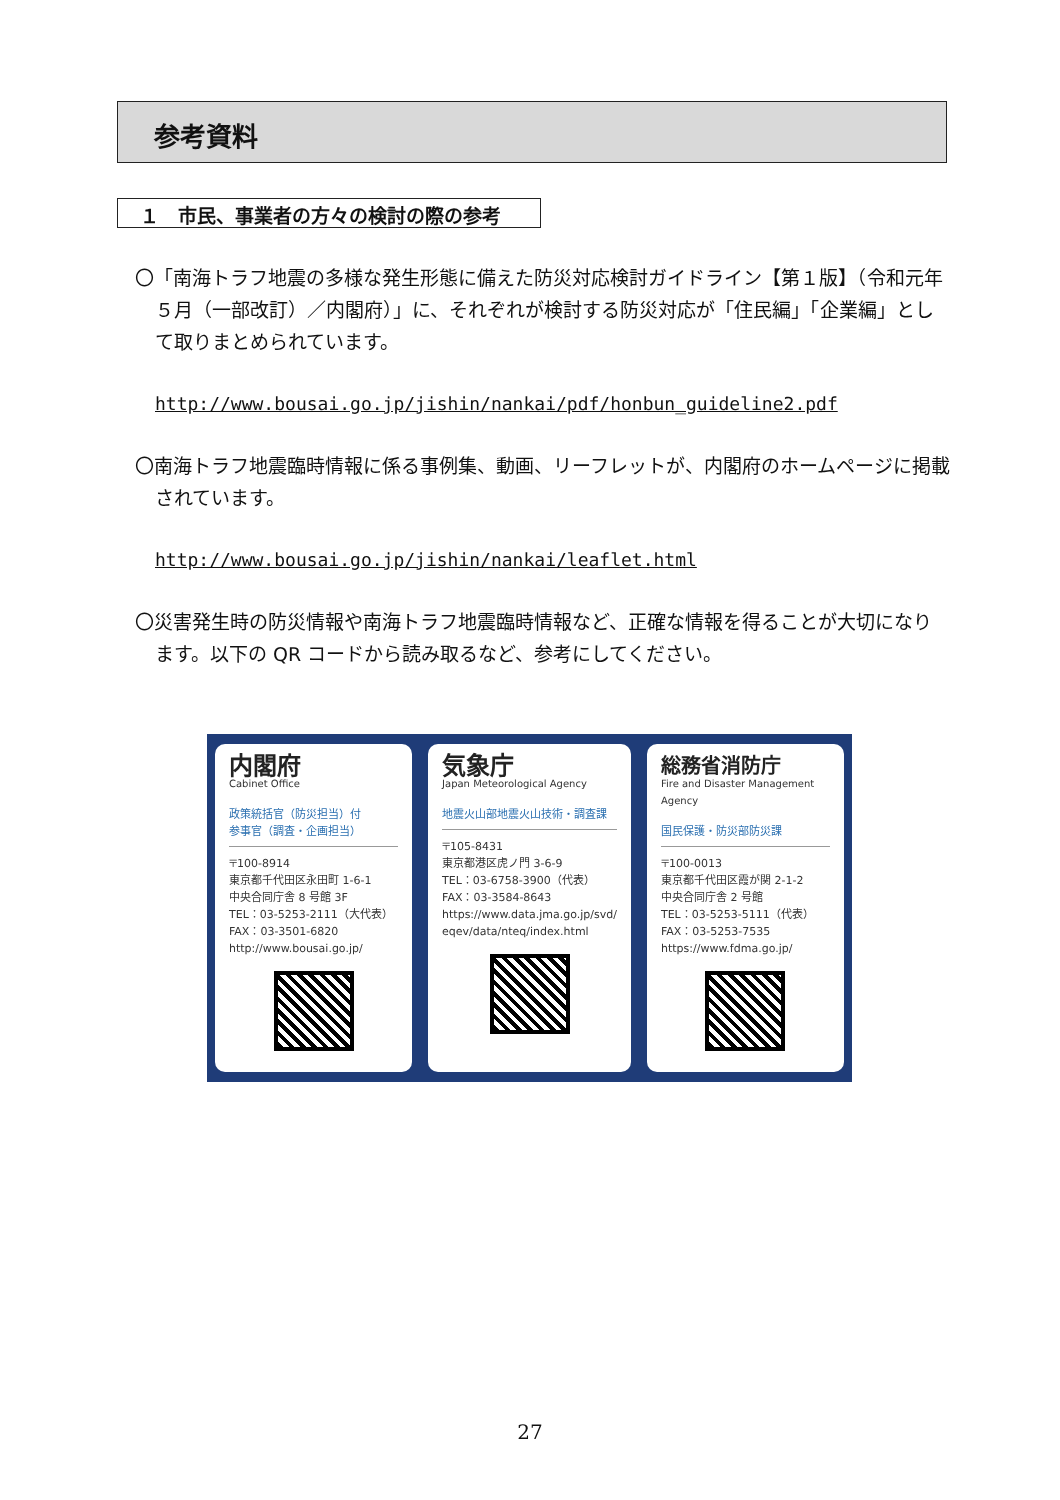参考資料
１　市民、事業者の方々の検討の際の参考
〇「南海トラフ地震の多様な発生形態に備えた防災対応検討ガイドライン【第１版】（令和元年５月（一部改訂）／内閣府）」に、それぞれが検討する防災対応が「住民編」「企業編」として取りまとめられています。
http://www.bousai.go.jp/jishin/nankai/pdf/honbun_guideline2.pdf
〇南海トラフ地震臨時情報に係る事例集、動画、リーフレットが、内閣府のホームページに掲載されています。
http://www.bousai.go.jp/jishin/nankai/leaflet.html
〇災害発生時の防災情報や南海トラフ地震臨時情報など、正確な情報を得ることが大切になります。以下の QR コードから読み取るなど、参考にしてください。
内閣府
Cabinet Office
政策統括官（防災担当）付
参事官（調査・企画担当）
〒100-8914
東京都千代田区永田町 1-6-1
中央合同庁舎 8 号館 3F
TEL：03-5253-2111（大代表）
FAX：03-3501-6820
http://www.bousai.go.jp/
気象庁
Japan Meteorological Agency
地震火山部地震火山技術・調査課
〒105-8431
東京都港区虎ノ門 3-6-9
TEL：03-6758-3900（代表）
FAX：03-3584-8643
https://www.data.jma.go.jp/svd/
eqev/data/nteq/index.html
総務省消防庁
Fire and Disaster Management Agency
国民保護・防災部防災課
〒100-0013
東京都千代田区霞が関 2-1-2
中央合同庁舎 2 号館
TEL：03-5253-5111（代表）
FAX：03-5253-7535
https://www.fdma.go.jp/
27